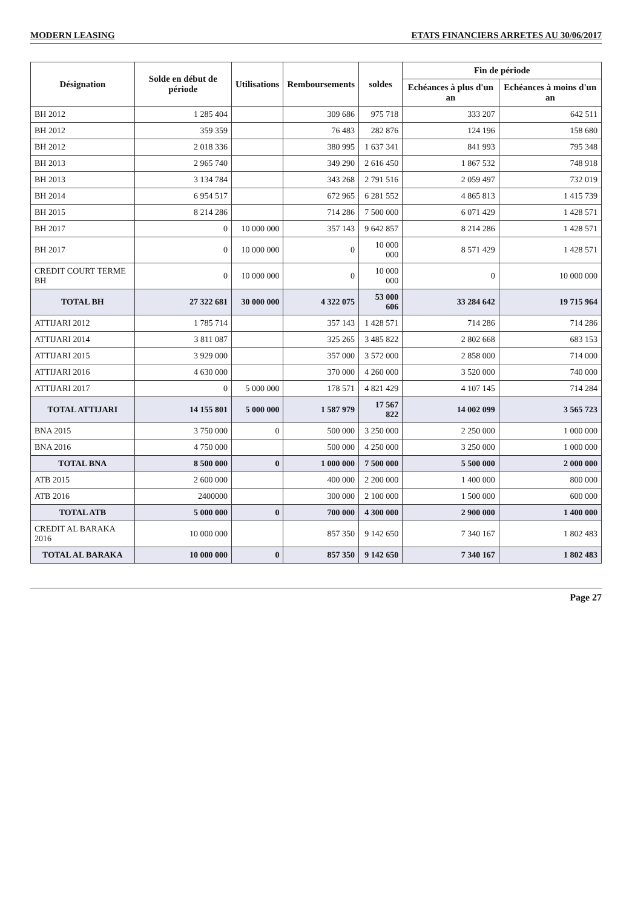MODERN LEASING ETATS FINANCIERS ARRETES AU 30/06/2017
| Désignation | Solde en début de période | Utilisations | Remboursements | soldes | Fin de période | |
| --- | --- | --- | --- | --- | --- | --- |
| | | | | | Echéances à plus d'un an | Echéances à moins d'un an |
| BH 2012 | 1 285 404 | | 309 686 | 975 718 | 333 207 | 642 511 |
| BH 2012 | 359 359 | | 76 483 | 282 876 | 124 196 | 158 680 |
| BH 2012 | 2 018 336 | | 380 995 | 1 637 341 | 841 993 | 795 348 |
| BH 2013 | 2 965 740 | | 349 290 | 2 616 450 | 1 867 532 | 748 918 |
| BH 2013 | 3 134 784 | | 343 268 | 2 791 516 | 2 059 497 | 732 019 |
| BH 2014 | 6 954 517 | | 672 965 | 6 281 552 | 4 865 813 | 1 415 739 |
| BH 2015 | 8 214 286 | | 714 286 | 7 500 000 | 6 071 429 | 1 428 571 |
| BH 2017 | 0 | 10 000 000 | 357 143 | 9 642 857 | 8 214 286 | 1 428 571 |
| BH 2017 | 0 | 10 000 000 | 0 | 10 000 000 | 8 571 429 | 1 428 571 |
| CREDIT COURT TERME BH | 0 | 10 000 000 | 0 | 10 000 000 | 0 | 10 000 000 |
| TOTAL BH | 27 322 681 | 30 000 000 | 4 322 075 | 53 000 606 | 33 284 642 | 19 715 964 |
| ATTIJARI 2012 | 1 785 714 | | 357 143 | 1 428 571 | 714 286 | 714 286 |
| ATTIJARI 2014 | 3 811 087 | | 325 265 | 3 485 822 | 2 802 668 | 683 153 |
| ATTIJARI 2015 | 3 929 000 | | 357 000 | 3 572 000 | 2 858 000 | 714 000 |
| ATTIJARI 2016 | 4 630 000 | | 370 000 | 4 260 000 | 3 520 000 | 740 000 |
| ATTIJARI 2017 | 0 | 5 000 000 | 178 571 | 4 821 429 | 4 107 145 | 714 284 |
| TOTAL ATTIJARI | 14 155 801 | 5 000 000 | 1 587 979 | 17 567 822 | 14 002 099 | 3 565 723 |
| BNA 2015 | 3 750 000 | 0 | 500 000 | 3 250 000 | 2 250 000 | 1 000 000 |
| BNA 2016 | 4 750 000 | | 500 000 | 4 250 000 | 3 250 000 | 1 000 000 |
| TOTAL BNA | 8 500 000 | 0 | 1 000 000 | 7 500 000 | 5 500 000 | 2 000 000 |
| ATB 2015 | 2 600 000 | | 400 000 | 2 200 000 | 1 400 000 | 800 000 |
| ATB 2016 | 2400000 | | 300 000 | 2 100 000 | 1 500 000 | 600 000 |
| TOTAL ATB | 5 000 000 | 0 | 700 000 | 4 300 000 | 2 900 000 | 1 400 000 |
| CREDIT AL BARAKA 2016 | 10 000 000 | | 857 350 | 9 142 650 | 7 340 167 | 1 802 483 |
| TOTAL AL BARAKA | 10 000 000 | 0 | 857 350 | 9 142 650 | 7 340 167 | 1 802 483 |
Page 27